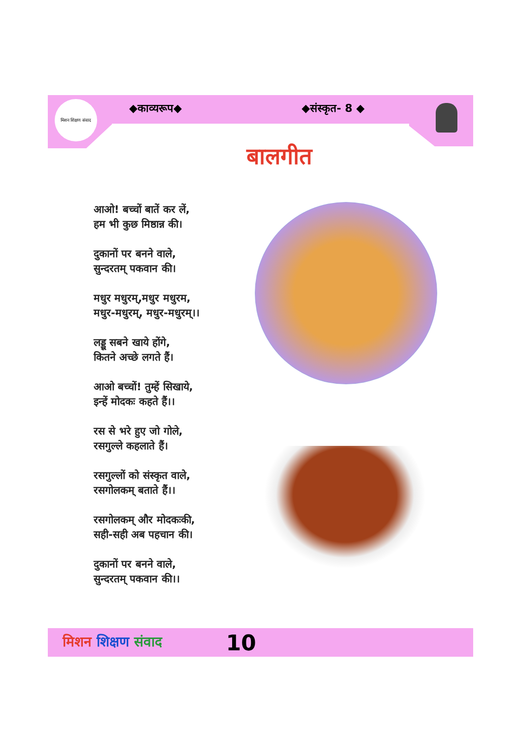मिशन शिक्षण संवाद
◆काव्यरूप◆ ◆संस्कृत- 8 ◆
बालगीत
आओ! बच्चों बातें कर लें,
हम भी कुछ मिष्ठान्न की।
दुकानों पर बनने वाले,
सुन्दरतम् पकवान की।
मधुर मधुरम्,मधुर मधुरम,
मधुर-मधुरम्, मधुर-मधुरम्।।
लड्डू सबने खाये होंगे,
कितने अच्छे लगते हैं।
आओ बच्चों! तुम्हें सिखाये,
इन्हें मोदकः कहते हैं।।
रस से भरे हुए जो गोले,
रसगुल्ले कहलाते हैं।
रसगुल्लों को संस्कृत वाले,
रसगोलकम् बताते हैं।।
रसगोलकम् और मोदकःकी,
सही-सही अब पहचान की।
दुकानों पर बनने वाले,
सुन्दरतम् पकवान की।।
मिशन शिक्षण संवाद 10